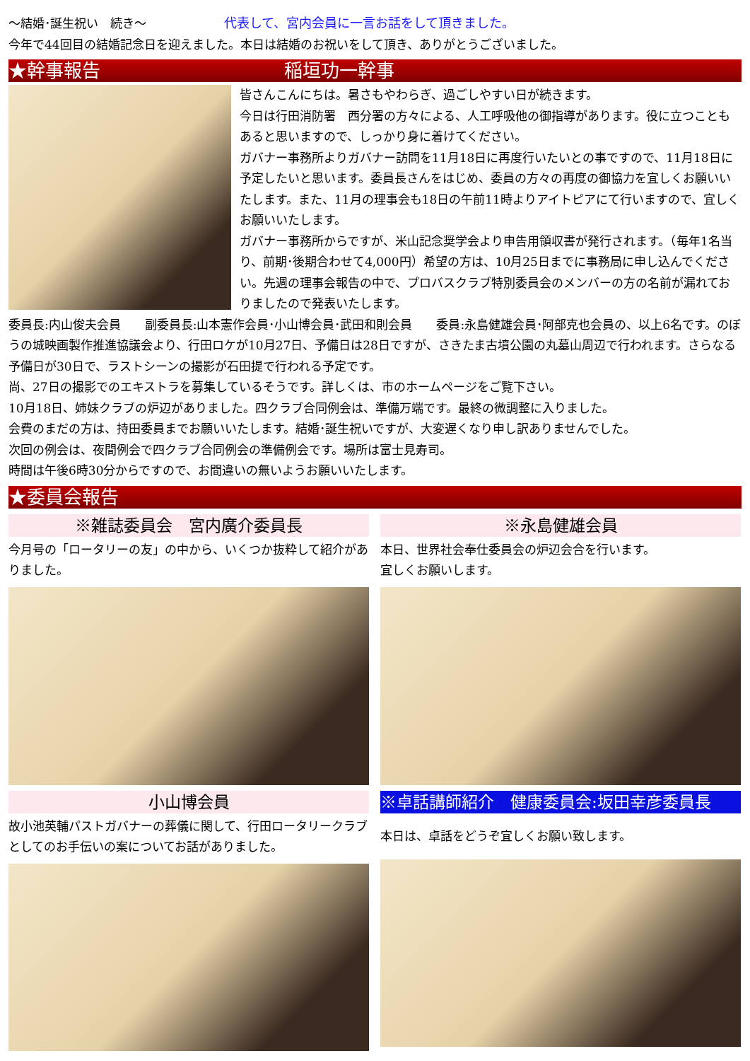～結婚･誕生祝い　続き～ 代表して、宮内会員に一言お話をして頂きました。
今年で44回目の結婚記念日を迎えました。本日は結婚のお祝いをして頂き、ありがとうございました。
★幹事報告 稲垣功一幹事
皆さんこんにちは。暑さもやわらぎ、過ごしやすい日が続きます。
今日は行田消防署　西分署の方々による、人工呼吸他の御指導があります。役に立つこともあると思いますので、しっかり身に着けてください。
ガバナー事務所よりガバナー訪問を11月18日に再度行いたいとの事ですので、11月18日に予定したいと思います。委員長さんをはじめ、委員の方々の再度の御協力を宜しくお願いいたします。また、11月の理事会も18日の午前11時よりアイトピアにて行いますので、宜しくお願いいたします。
ガバナー事務所からですが、米山記念奨学会より申告用領収書が発行されます。（毎年1名当り、前期･後期合わせて4,000円）希望の方は、10月25日までに事務局に申し込んでください。先週の理事会報告の中で、プロバスクラブ特別委員会のメンバーの方の名前が漏れておりましたので発表いたします。
委員長:内山俊夫会員　　副委員長:山本憲作会員･小山博会員･武田和則会員　　委員:永島健雄会員･阿部克也会員の、以上6名です。のぼうの城映画製作推進協議会より、行田ロケが10月27日、予備日は28日ですが、さきたま古墳公園の丸墓山周辺で行われます。さらなる予備日が30日で、ラストシーンの撮影が石田提で行われる予定です。
尚、27日の撮影でのエキストラを募集しているそうです。詳しくは、市のホームページをご覧下さい。
10月18日、姉妹クラブの炉辺がありました。四クラブ合同例会は、準備万端です。最終の微調整に入りました。
会費のまだの方は、持田委員までお願いいたします。結婚･誕生祝いですが、大変遅くなり申し訳ありませんでした。
次回の例会は、夜間例会で四クラブ合同例会の準備例会です。場所は富士見寿司。
時間は午後6時30分からですので、お間違いの無いようお願いいたします。
★委員会報告
※雑誌委員会　宮内廣介委員長
今月号の「ロータリーの友」の中から、いくつか抜粋して紹介がありました。
小山博会員
故小池英輔パストガバナーの葬儀に関して、行田ロータリークラブとしてのお手伝いの案についてお話がありました。
※永島健雄会員
本日、世界社会奉仕委員会の炉辺会合を行います。
宜しくお願いします。
※卓話講師紹介　健康委員会:坂田幸彦委員長
本日は、卓話をどうぞ宜しくお願い致します。